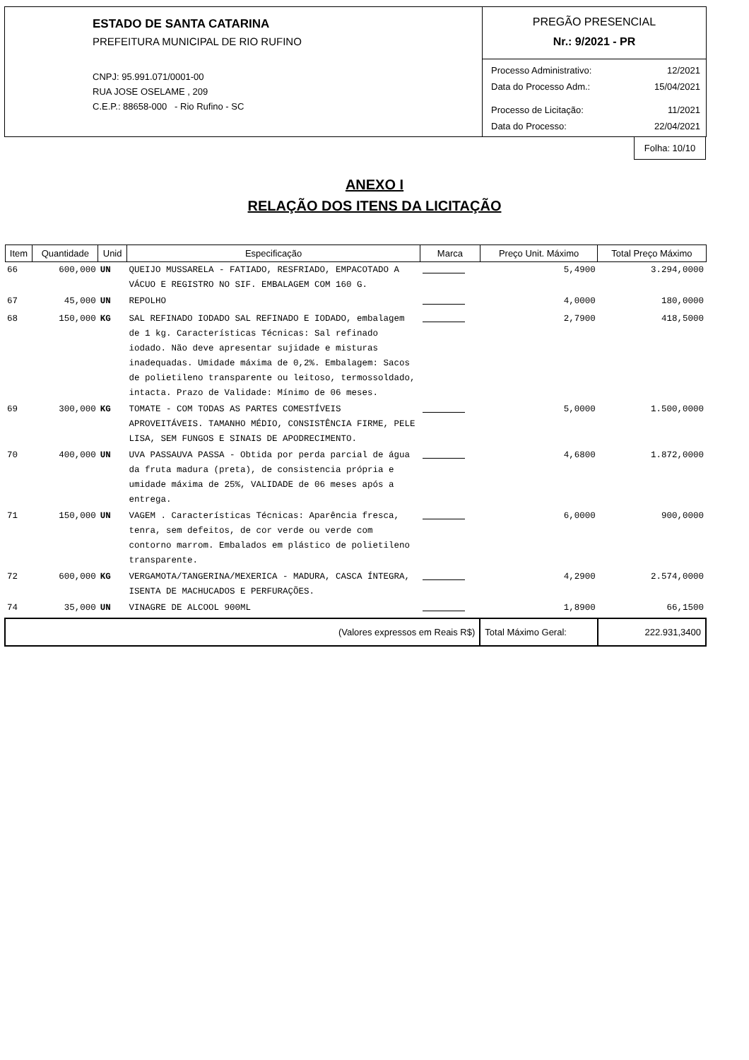ESTADO DE SANTA CATARINA
PREFEITURA MUNICIPAL DE RIO RUFINO
CNPJ: 95.991.071/0001-00
RUA JOSE OSELAME , 209
C.E.P.: 88658-000 - Rio Rufino - SC
PREGÃO PRESENCIAL
Nr.: 9/2021 - PR
Processo Administrativo: 12/2021
Data do Processo Adm.: 15/04/2021
Processo de Licitação: 11/2021
Data do Processo: 22/04/2021
Folha: 10/10
ANEXO I
RELAÇÃO DOS ITENS DA LICITAÇÃO
| Item | Quantidade | Unid | Especificação | Marca | Preço Unit. Máximo | Total Preço Máximo |
| --- | --- | --- | --- | --- | --- | --- |
| 66 | 600,000 | UN | QUEIJO MUSSARELA - FATIADO, RESFRIADO, EMPACOTADO A VÁCUO E REGISTRO NO SIF. EMBALAGEM COM 160 G. | | 5,4900 | 3.294,0000 |
| 67 | 45,000 | UN | REPOLHO | | 4,0000 | 180,0000 |
| 68 | 150,000 | KG | SAL REFINADO IODADO SAL REFINADO E IODADO, embalagem de 1 kg. Características Técnicas: Sal refinado iodado. Não deve apresentar sujidade e misturas inadequadas. Umidade máxima de 0,2%. Embalagem: Sacos de polietileno transparente ou leitoso, termossoldado, intacta. Prazo de Validade: Mínimo de 06 meses. | | 2,7900 | 418,5000 |
| 69 | 300,000 | KG | TOMATE - COM TODAS AS PARTES COMESTÍVEIS APROVEITÁVEIS. TAMANHO MÉDIO, CONSISTÊNCIA FIRME, PELE LISA, SEM FUNGOS E SINAIS DE APODRECIMENTO. | | 5,0000 | 1.500,0000 |
| 70 | 400,000 | UN | UVA PASSAUVA PASSA - Obtida por perda parcial de água da fruta madura (preta), de consistencia própria e umidade máxima de 25%, VALIDADE de 06 meses após a entrega. | | 4,6800 | 1.872,0000 |
| 71 | 150,000 | UN | VAGEM . Características Técnicas: Aparência fresca, tenra, sem defeitos, de cor verde ou verde com contorno marrom. Embalados em plástico de polietileno transparente. | | 6,0000 | 900,0000 |
| 72 | 600,000 | KG | VERGAMOTA/TANGERINA/MEXERICA - MADURA, CASCA ÍNTEGRA, ISENTA DE MACHUCADOS E PERFURAÇÕES. | | 4,2900 | 2.574,0000 |
| 74 | 35,000 | UN | VINAGRE DE ALCOOL 900ML | | 1,8900 | 66,1500 |
| (Valores expressos em Reais R$) | | | | | Total Máximo Geral: | 222.931,3400 |